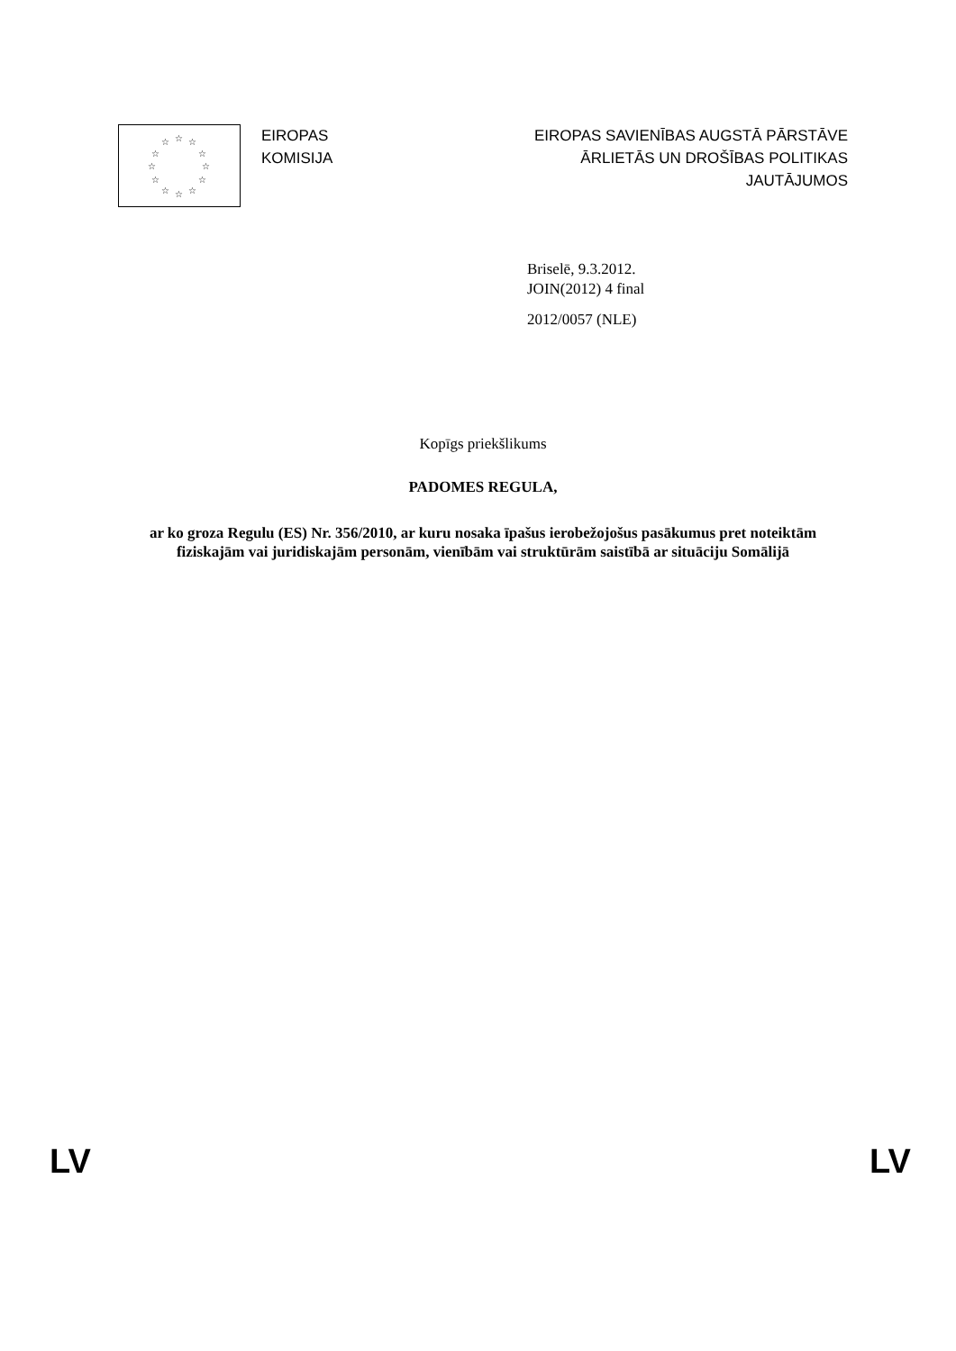☆ ☆
☆
☆
☆
☆ ☆ ☆
☆
☆
☆
☆
EIROPAS
KOMISIJA
EIROPAS SAVIENĪBAS AUGSTĀ PĀRSTĀVE
ĀRLIETĀS UN DROŠĪBAS POLITIKAS
JAUTĀJUMOS
Briselē, 9.3.2012.
JOIN(2012) 4 final
2012/0057 (NLE)
Kopīgs priekšlikums
PADOMES REGULA,
ar ko groza Regulu (ES) Nr. 356/2010, ar kuru nosaka īpašus ierobežojošus pasākumus pret noteiktām fiziskajām vai juridiskajām personām, vienībām vai struktūrām saistībā ar situāciju Somālijā
LV LV